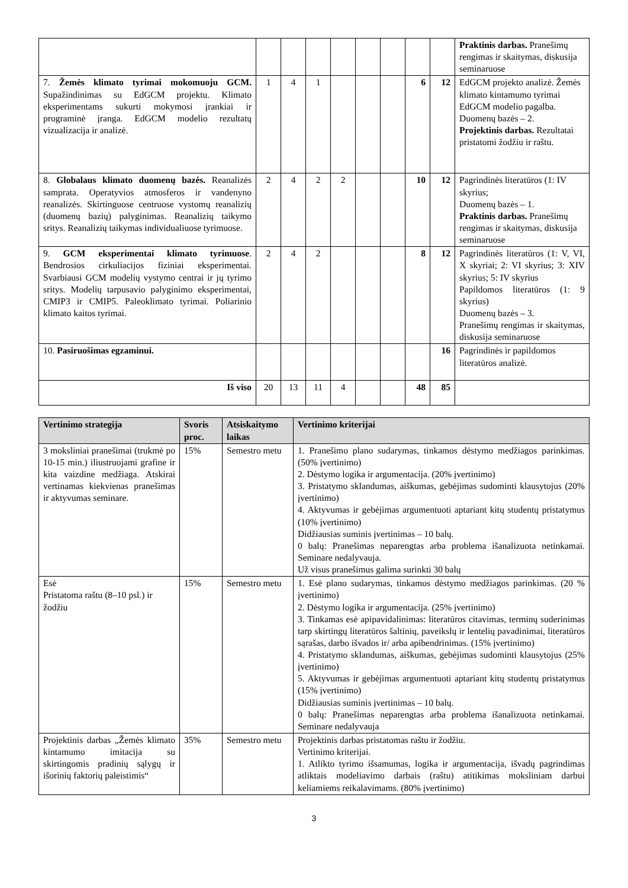| | | | | | | | | | Praktinis darbas. Pranešimų rengimas ir skaitymas, diskusija seminaruose |
| 7. Žemės klimato tyrimai mokomuoju GCM. Supažindinimas su EdGCM projektu. Klimato eksperimentams sukurti mokymosi įrankiai ir programinė įranga. EdGCM modelio rezultatų vizualizacija ir analizė. | 1 | 4 | 1 | | | | 6 | 12 | EdGCM projekto analizė. Žemės klimato kintamumo tyrimai EdGCM modelio pagalba. Duomenų bazės – 2. Projektinis darbas. Rezultatai pristatomi žodžiu ir raštu. |
| 8. Globalaus klimato duomenų bazės. Reanalizės samprata. Operatyvios atmosferos ir vandenyno reanalizės. Skirtinguose centruose vystomų reanalizių (duomenų bazių) palyginimas. Reanalizių taikymo sritys. Reanalizių taikymas individualiuose tyrimuose. | 2 | 4 | 2 | 2 | | | 10 | 12 | Pagrindinės literatūros (1: IV skyrius; Duomenų bazės – 1. Praktinis darbas. Pranešimų rengimas ir skaitymas, diskusija seminaruose |
| 9. GCM eksperimentai klimato tyrimuose . Bendrosios cirkuliacijos fiziniai eksperimentai. Svarbiausi GCM modelių vystymo centrai ir jų tyrimo sritys. Modelių tarpusavio palyginimo eksperimentai, CMIP3 ir CMIP5. Paleoklimato tyrimai. Poliarinio klimato kaitos tyrimai. | 2 | 4 | 2 | | | | 8 | 12 | Pagrindinės literatūros (1: V, VI, X skyriai; 2: VI skyrius; 3: XIV skyrius; 5: IV skyrius Papildomos literatūros (1: 9 skyrius) Duomenų bazės – 3. Pranešimų rengimas ir skaitymas, diskusija seminaruose |
| 10. Pasiruošimas egzaminui. | | | | | | | | 16 | Pagrindinės ir papildomos literatūros analizė. |
| Iš viso | 20 | 13 | 11 | 4 | | | 48 | 85 | |
| Vertinimo strategija | Svoris proc. | Atsiskaitymo laikas | Vertinimo kriterijai |
| --- | --- | --- | --- |
| 3 moksliniai pranešimai (trukmė po 10-15 min.) iliustruojami grafine ir kita vaizdine medžiaga. Atskirai vertinamas kiekvienas pranešimas ir aktyvumas seminare. | 15% | Semestro metu | 1. Pranešimo plano sudarymas, tinkamos dėstymo medžiagos parinkimas. (50% įvertinimo) 2. Dėstymo logika ir argumentacija. (20% įvertinimo) 3. Pristatymo sklandumas, aiškumas, gebėjimas sudominti klausytojus (20% įvertinimo) 4. Aktyvumas ir gebėjimas argumentuoti aptariant kitų studentų pristatymus (10% įvertinimo) Didžiausias suminis įvertinimas – 10 balų. 0 balų: Pranešimas neparengtas arba problema išanalizuota netinkamai. Seminare nedalyvauja. Už visus pranešimus galima surinkti 30 balų |
| Esė Pristatoma raštu (8–10 psl.) ir žodžiu | 15% | Semestro metu | 1. Esė plano sudarymas, tinkamos dėstymo medžiagos parinkimas. (20 % įvertinimo) 2. Dėstymo logika ir argumentacija. (25% įvertinimo) 3. Tinkamas esė apipavidalinimas: literatūros citavimas, terminų suderinimas tarp skirtingų literatūros šaltinių, paveikslų ir lentelių pavadinimai, literatūros sąrašas, darbo išvados ir/ arba apibendrinimas. (15% įvertinimo) 4. Pristatymo sklandumas, aiškumas, gebėjimas sudominti klausytojus (25% įvertinimo) 5. Aktyvumas ir gebėjimas argumentuoti aptariant kitų studentų pristatymus (15% įvertinimo) Didžiausias suminis įvertinimas – 10 balų. 0 balų: Pranešimas neparengtas arba problema išanalizuota netinkamai. Seminare nedalyvauja |
| Projektinis darbas „Žemės klimato kintamumo imitacija su skirtingomis pradinių sąlygų ir išorinių faktorių paleistimis“ | 35% | Semestro metu | Projektinis darbas pristatomas raštu ir žodžiu. Vertinimo kriterijai. 1. Atlikto tyrimo išsamumas, logika ir argumentacija, išvadų pagrindimas atliktais modeliavimo darbais (raštu) atitikimas moksliniam darbui keliamiems reikalavimams. (80% įvertinimo) |
3